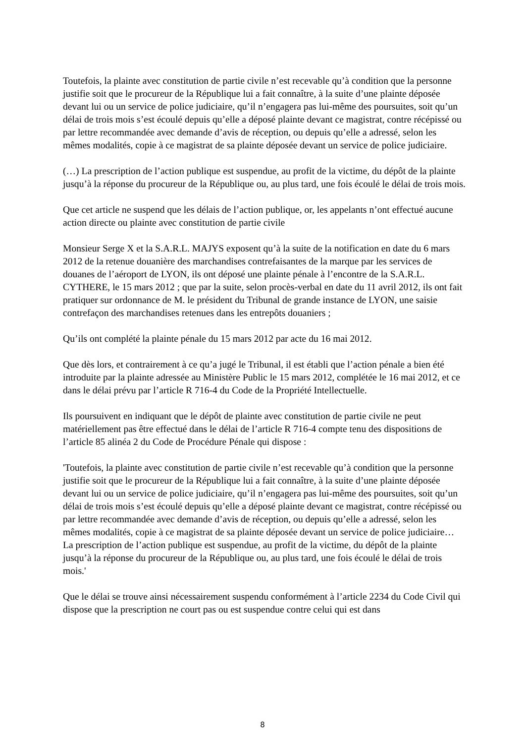Toutefois, la plainte avec constitution de partie civile n’est recevable qu’à condition que la personne justifie soit que le procureur de la République lui a fait connaître, à la suite d’une plainte déposée devant lui ou un service de police judiciaire, qu’il n’engagera pas lui-même des poursuites, soit qu’un délai de trois mois s’est écoulé depuis qu’elle a déposé plainte devant ce magistrat, contre récépissé ou par lettre recommandée avec demande d’avis de réception, ou depuis qu’elle a adressé, selon les mêmes modalités, copie à ce magistrat de sa plainte déposée devant un service de police judiciaire.
(…) La prescription de l’action publique est suspendue, au profit de la victime, du dépôt de la plainte jusqu’à la réponse du procureur de la République ou, au plus tard, une fois écoulé le délai de trois mois.
Que cet article ne suspend que les délais de l’action publique, or, les appelants n’ont effectué aucune action directe ou plainte avec constitution de partie civile
Monsieur Serge X et la S.A.R.L. MAJYS exposent qu’à la suite de la notification en date du 6 mars 2012 de la retenue douanière des marchandises contrefaisantes de la marque par les services de douanes de l’aéroport de LYON, ils ont déposé une plainte pénale à l’encontre de la S.A.R.L. CYTHERE, le 15 mars 2012 ; que par la suite, selon procès-verbal en date du 11 avril 2012, ils ont fait pratiquer sur ordonnance de M. le président du Tribunal de grande instance de LYON, une saisie contrefaçon des marchandises retenues dans les entrepôts douaniers ;
Qu’ils ont complété la plainte pénale du 15 mars 2012 par acte du 16 mai 2012.
Que dès lors, et contrairement à ce qu’a jugé le Tribunal, il est établi que l’action pénale a bien été introduite par la plainte adressée au Ministère Public le 15 mars 2012, complétée le 16 mai 2012, et ce dans le délai prévu par l’article R 716-4 du Code de la Propriété Intellectuelle.
Ils poursuivent en indiquant que le dépôt de plainte avec constitution de partie civile ne peut matériellement pas être effectué dans le délai de l’article R 716-4 compte tenu des dispositions de l’article 85 alinéa 2 du Code de Procédure Pénale qui dispose :
'Toutefois, la plainte avec constitution de partie civile n’est recevable qu’à condition que la personne justifie soit que le procureur de la République lui a fait connaître, à la suite d’une plainte déposée devant lui ou un service de police judiciaire, qu’il n’engagera pas lui-même des poursuites, soit qu’un délai de trois mois s’est écoulé depuis qu’elle a déposé plainte devant ce magistrat, contre récépissé ou par lettre recommandée avec demande d’avis de réception, ou depuis qu’elle a adressé, selon les mêmes modalités, copie à ce magistrat de sa plainte déposée devant un service de police judiciaire… La prescription de l’action publique est suspendue, au profit de la victime, du dépôt de la plainte jusqu’à la réponse du procureur de la République ou, au plus tard, une fois écoulé le délai de trois mois.'
Que le délai se trouve ainsi nécessairement suspendu conformément à l’article 2234 du Code Civil qui dispose que la prescription ne court pas ou est suspendue contre celui qui est dans
8